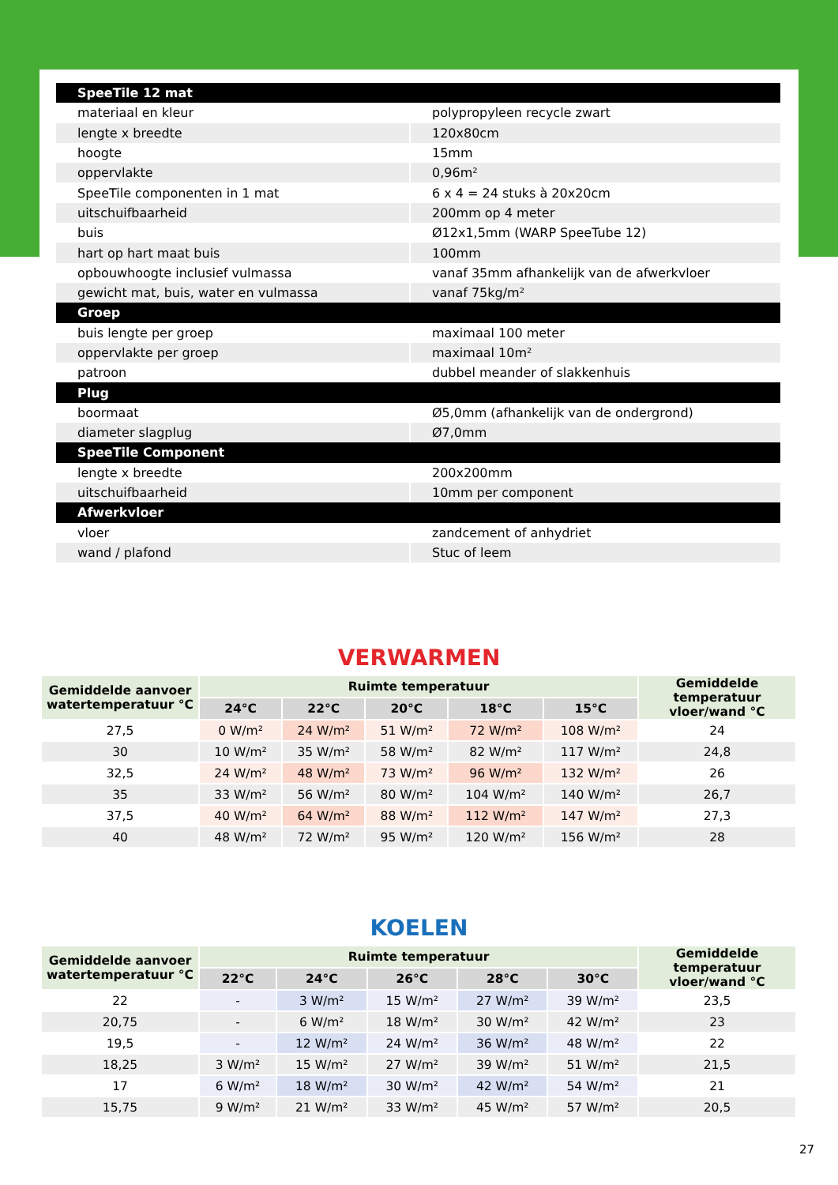| SpeeTile 12 mat | |
| materiaal en kleur | polypropyleen recycle zwart |
| lengte x breedte | 120x80cm |
| hoogte | 15mm |
| oppervlakte | 0,96m² |
| SpeeTile componenten in 1 mat | 6 x 4 = 24 stuks à 20x20cm |
| uitschuifbaarheid | 200mm op 4 meter |
| buis | Ø12x1,5mm (WARP SpeeTube 12) |
| hart op hart maat buis | 100mm |
| opbouwhoogte inclusief vulmassa | vanaf 35mm afhankelijk van de afwerkvloer |
| gewicht mat, buis, water en vulmassa | vanaf 75kg/m² |
| Groep | |
| buis lengte per groep | maximaal 100 meter |
| oppervlakte per groep | maximaal 10m² |
| patroon | dubbel meander of slakkenhuis |
| Plug | |
| boormaat | Ø5,0mm (afhankelijk van de ondergrond) |
| diameter slagplug | Ø7,0mm |
| SpeeTile Component | |
| lengte x breedte | 200x200mm |
| uitschuifbaarheid | 10mm per component |
| Afwerkvloer | |
| vloer | zandcement of anhydriet |
| wand / plafond | Stuc of leem |
VERWARMEN
| Gemiddelde aanvoer watertemperatuur °C | Ruimte temperatuur | | | | | Gemiddelde temperatuur vloer/wand °C |
| --- | --- | --- | --- | --- | --- | --- |
| | 24°C | 22°C | 20°C | 18°C | 15°C | |
| 27,5 | 0 W/m² | 24 W/m² | 51 W/m² | 72 W/m² | 108 W/m² | 24 |
| 30 | 10 W/m² | 35 W/m² | 58 W/m² | 82 W/m² | 117 W/m² | 24,8 |
| 32,5 | 24 W/m² | 48 W/m² | 73 W/m² | 96 W/m² | 132 W/m² | 26 |
| 35 | 33 W/m² | 56 W/m² | 80 W/m² | 104 W/m² | 140 W/m² | 26,7 |
| 37,5 | 40 W/m² | 64 W/m² | 88 W/m² | 112 W/m² | 147 W/m² | 27,3 |
| 40 | 48 W/m² | 72 W/m² | 95 W/m² | 120 W/m² | 156 W/m² | 28 |
KOELEN
| Gemiddelde aanvoer watertemperatuur °C | Ruimte temperatuur | | | | | Gemiddelde temperatuur vloer/wand °C |
| --- | --- | --- | --- | --- | --- | --- |
| | 22°C | 24°C | 26°C | 28°C | 30°C | |
| 22 | - | 3 W/m² | 15 W/m² | 27 W/m² | 39 W/m² | 23,5 |
| 20,75 | - | 6 W/m² | 18 W/m² | 30 W/m² | 42 W/m² | 23 |
| 19,5 | - | 12 W/m² | 24 W/m² | 36 W/m² | 48 W/m² | 22 |
| 18,25 | 3 W/m² | 15 W/m² | 27 W/m² | 39 W/m² | 51 W/m² | 21,5 |
| 17 | 6 W/m² | 18 W/m² | 30 W/m² | 42 W/m² | 54 W/m² | 21 |
| 15,75 | 9 W/m² | 21 W/m² | 33 W/m² | 45 W/m² | 57 W/m² | 20,5 |
27